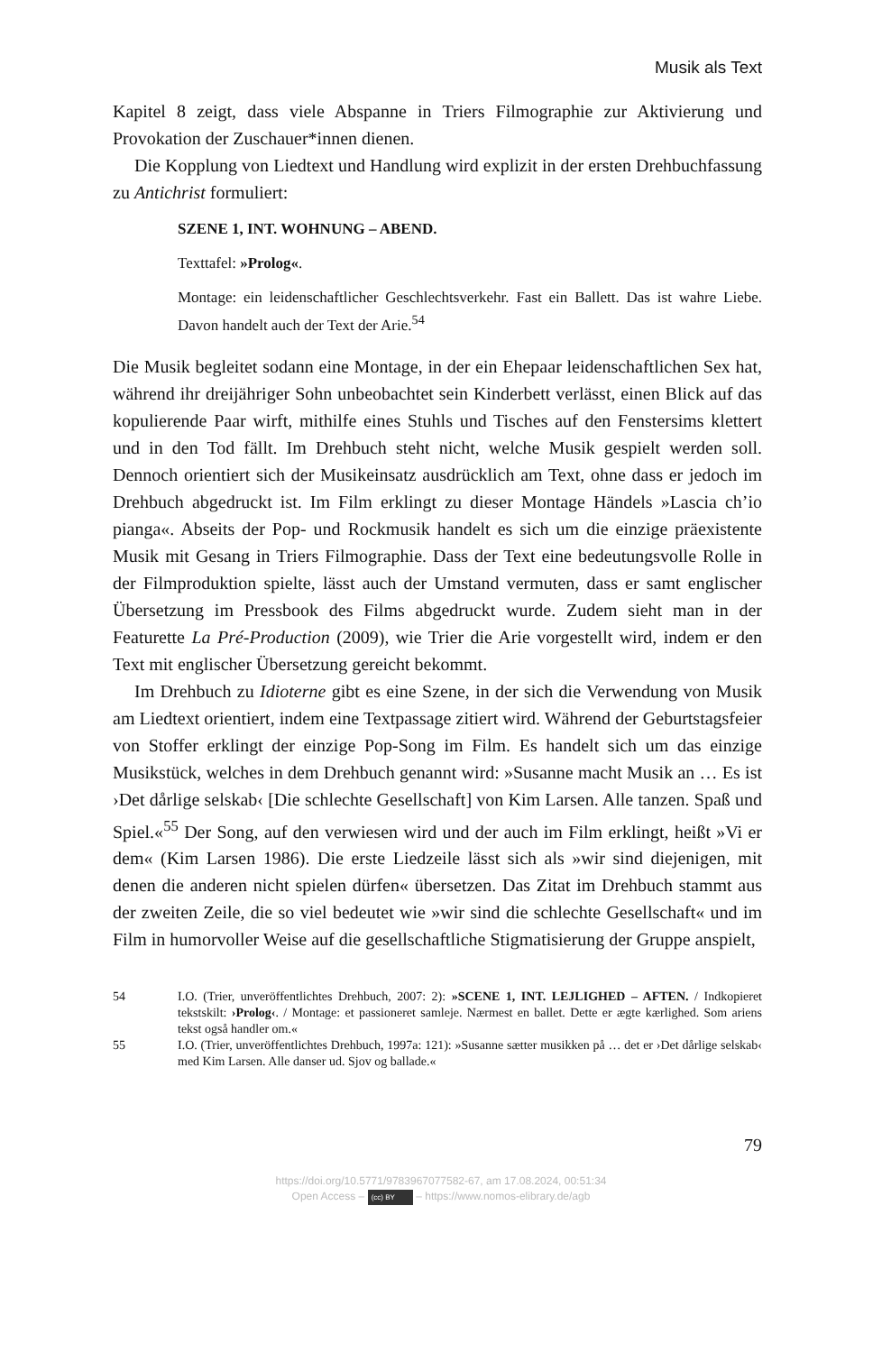Musik als Text
Kapitel 8 zeigt, dass viele Abspanne in Triers Filmographie zur Aktivierung und Provokation der Zuschauer*innen dienen.
Die Kopplung von Liedtext und Handlung wird explizit in der ersten Drehbuchfassung zu Antichrist formuliert:
SZENE 1, INT. WOHNUNG – ABEND.
Texttafel: »Prolog«.
Montage: ein leidenschaftlicher Geschlechtsverkehr. Fast ein Ballett. Das ist wahre Liebe. Davon handelt auch der Text der Arie.<sup>54</sup>
Die Musik begleitet sodann eine Montage, in der ein Ehepaar leidenschaftlichen Sex hat, während ihr dreijähriger Sohn unbeobachtet sein Kinderbett verlässt, einen Blick auf das kopulierende Paar wirft, mithilfe eines Stuhls und Tisches auf den Fenstersims klettert und in den Tod fällt. Im Drehbuch steht nicht, welche Musik gespielt werden soll. Dennoch orientiert sich der Musikeinsatz ausdrücklich am Text, ohne dass er jedoch im Drehbuch abgedruckt ist. Im Film erklingt zu dieser Montage Händels »Lascia ch’io pianga«. Abseits der Pop- und Rockmusik handelt es sich um die einzige präexistente Musik mit Gesang in Triers Filmographie. Dass der Text eine bedeutungsvolle Rolle in der Filmproduktion spielte, lässt auch der Umstand vermuten, dass er samt englischer Übersetzung im Pressbook des Films abgedruckt wurde. Zudem sieht man in der Featurette La Pré-Production (2009), wie Trier die Arie vorgestellt wird, indem er den Text mit englischer Übersetzung gereicht bekommt.
Im Drehbuch zu Idioterne gibt es eine Szene, in der sich die Verwendung von Musik am Liedtext orientiert, indem eine Textpassage zitiert wird. Während der Geburtstagsfeier von Stoffer erklingt der einzige Pop-Song im Film. Es handelt sich um das einzige Musikstück, welches in dem Drehbuch genannt wird: »Susanne macht Musik an … Es ist ›Det dårlige selskab‹ [Die schlechte Gesellschaft] von Kim Larsen. Alle tanzen. Spaß und Spiel.«<sup>55</sup> Der Song, auf den verwiesen wird und der auch im Film erklingt, heißt »Vi er dem« (Kim Larsen 1986). Die erste Liedzeile lässt sich als »wir sind diejenigen, mit denen die anderen nicht spielen dürfen« übersetzen. Das Zitat im Drehbuch stammt aus der zweiten Zeile, die so viel bedeutet wie »wir sind die schlechte Gesellschaft« und im Film in humorvoller Weise auf die gesellschaftliche Stigmatisierung der Gruppe anspielt,
54
I.O. (Trier, unveröffentlichtes Drehbuch, 2007: 2): »SCENE 1, INT. LEJLIGHED – AFTEN. / Indkopieret tekstskilt: ›Prolog‹. / Montage: et passioneret samleje. Nærmest en ballet. Dette er ægte kærlighed. Som ariens tekst også handler om.«
55
I.O. (Trier, unveröffentlichtes Drehbuch, 1997a: 121): »Susanne sætter musikken på … det er ›Det dårlige selskab‹ med Kim Larsen. Alle danser ud. Sjov og ballade.«
79
https://doi.org/10.5771/9783967077582-67, am 17.08.2024, 00:51:34
Open Access – (cc) BY – https://www.nomos-elibrary.de/agb